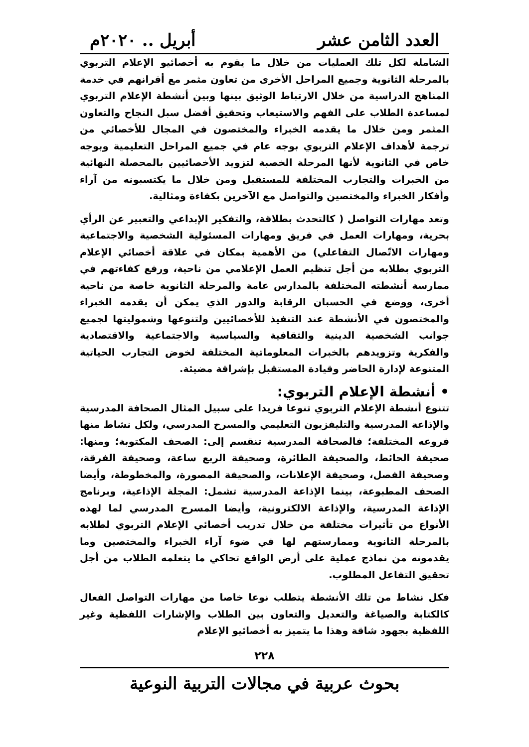العدد الثامن عشر أبريل .. ٢٠٢٠م
الشاملة لكل تلك العمليات من خلال ما يقوم به أخصائيو الإعلام التربوي بالمرحلة الثانوية وجميع المراحل الأخرى من تعاون مثمر مع أقرانهم في خدمة المناهج الدراسية من خلال الارتباط الوثيق بينها وبين أنشطة الإعلام التربوي لمساعدة الطلاب على الفهم والاستيعاب وتحقيق أفضل سبل النجاح والتعاون المثمر ومن خلال ما يقدمه الخبراء والمختصون في المجال للأخصائي من ترجمة لأهداف الإعلام التربوي بوجه عام في جميع المراحل التعليمية وبوجه خاص في الثانوية لأنها المرحلة الخصبة لتزويد الأخصائيين بالمحصلة النهائية من الخبرات والتجارب المختلفة للمستقبل ومن خلال ما يكتسبونه من آراء وأفكار الخبراء والمختصين والتواصل مع الآخرين بكفاءة ومثالية.
وتعد مهارات التواصل ( كالتحدث بطلاقة، والتفكير الإبداعي والتعبير عن الرأي بحرية، ومهارات العمل في فريق ومهارات المسئولية الشخصية والاجتماعية ومهارات الاتّصال التفاعلي) من الأهمية بمكان في علاقة أخصائي الإعلام التربوي بطلابه من أجل تنظيم العمل الإعلامي من ناحية، ورفع كفاءتهم في ممارسة أنشطته المختلفة بالمدارس عامة والمرحلة الثانوية خاصة من ناحية أخرى، ووضع في الحسبان الرقابة والدور الذي يمكن أن يقدمه الخبراء والمختصون في الأنشطة عند التنفيذ للأخصائيين ولتنوعها وشموليتها لجميع جوانب الشخصية الدينية والثقافية والسياسية والاجتماعية والاقتصادية والفكرية وتزويدهم بالخبرات المعلوماتية المختلفة لخوض التجارب الحياتية المتنوعة لإدارة الحاضر وقيادة المستقبل بإشراقة مضيئة.
• أنشطة الإعلام التربوي:
تتنوع أنشطة الإعلام التربوي تنوعا فريدا على سبيل المثال الصحافة المدرسية والإذاعة المدرسية والتليفزيون التعليمي والمسرح المدرسي، ولكل نشاط منها فروعه المختلفة؛ فالصحافة المدرسية تنقسم إلى: الصحف المكتوبة؛ ومنها: صحيفة الحائط، والصحيفة الطائرة، وصحيفة الربع ساعة، وصحيفة الفرقة، وصحيفة الفصل، وصحيفة الإعلانات، والصحيفة المصورة، والمخطوطة، وأيضا الصحف المطبوعة، بينما الإذاعة المدرسية تشمل: المجلة الإذاعية، وبرنامج الإذاعة المدرسية، والإذاعة الالكترونية، وأيضا المسرح المدرسي لما لهذه الأنواع من تأثيرات مختلفة من خلال تدريب أخصائي الإعلام التربوي لطلابه بالمرحلة الثانوية وممارستهم لها في ضوء آراء الخبراء والمختصين وما يقدمونه من نماذج عملية على أرض الواقع تحاكي ما يتعلمه الطلاب من أجل تحقيق التفاعل المطلوب.
فكل نشاط من تلك الأنشطة يتطلب نوعا خاصا من مهارات التواصل الفعال كالكتابة والصياغة والتعديل والتعاون بين الطلاب والإشارات اللفظية وغير اللفظية بجهود شاقة وهذا ما يتميز به أخصائيو الإعلام
٢٢٨
بحوث عربية في مجالات التربية النوعية